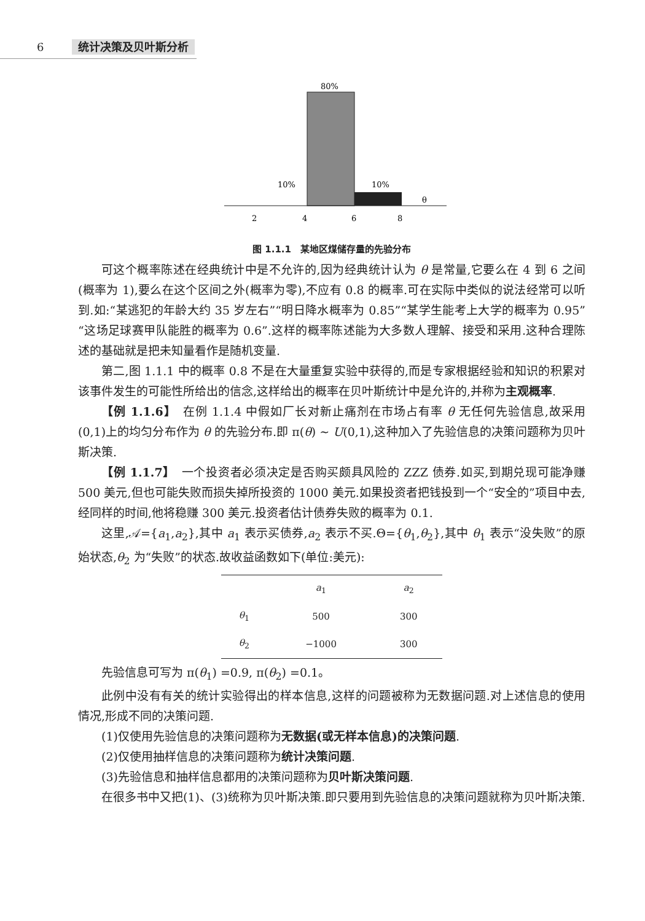6 统计决策及贝叶斯分析
80%
10%
10%
θ
2
4
6
8
图 1.1.1　某地区煤储存量的先验分布
可这个概率陈述在经典统计中是不允许的,因为经典统计认为 θ 是常量,它要么在 4 到 6 之间(概率为 1),要么在这个区间之外(概率为零),不应有 0.8 的概率.可在实际中类似的说法经常可以听到.如:“某逃犯的年龄大约 35 岁左右”“明日降水概率为 0.85”“某学生能考上大学的概率为 0.95”“这场足球赛甲队能胜的概率为 0.6”.这样的概率陈述能为大多数人理解、接受和采用.这种合理陈述的基础就是把未知量看作是随机变量.
第二,图 1.1.1 中的概率 0.8 不是在大量重复实验中获得的,而是专家根据经验和知识的积累对该事件发生的可能性所给出的信念,这样给出的概率在贝叶斯统计中是允许的,并称为主观概率.
【例 1.1.6】　在例 1.1.4 中假如厂长对新止痛剂在市场占有率 θ 无任何先验信息,故采用(0,1)上的均匀分布作为 θ 的先验分布.即 π(θ) ~ U(0,1),这种加入了先验信息的决策问题称为贝叶斯决策.
【例 1.1.7】　一个投资者必须决定是否购买颇具风险的 ZZZ 债券.如买,到期兑现可能净赚 500 美元,但也可能失败而损失掉所投资的 1000 美元.如果投资者把钱投到一个“安全的”项目中去,经同样的时间,他将稳赚 300 美元.投资者估计债券失败的概率为 0.1.
这里,𝒜={a<sub>1</sub>,a<sub>2</sub>},其中 a<sub>1</sub> 表示买债券,a<sub>2</sub> 表示不买.Θ={θ<sub>1</sub>,θ<sub>2</sub>},其中 θ<sub>1</sub> 表示“没失败”的原始状态,θ<sub>2</sub> 为“失败”的状态.故收益函数如下(单位:美元):
| | a<sub>1</sub> | a<sub>2</sub> |
| --- | --- | --- |
| θ<sub>1</sub> | 500 | 300 |
| θ<sub>2</sub> | −1000 | 300 |
先验信息可写为 π(θ<sub>1</sub>) =0.9, π(θ<sub>2</sub>) =0.1。
此例中没有有关的统计实验得出的样本信息,这样的问题被称为无数据问题.对上述信息的使用情况,形成不同的决策问题.
(1)仅使用先验信息的决策问题称为无数据(或无样本信息)的决策问题.
(2)仅使用抽样信息的决策问题称为统计决策问题.
(3)先验信息和抽样信息都用的决策问题称为贝叶斯决策问题.
在很多书中又把(1)、(3)统称为贝叶斯决策.即只要用到先验信息的决策问题就称为贝叶斯决策.